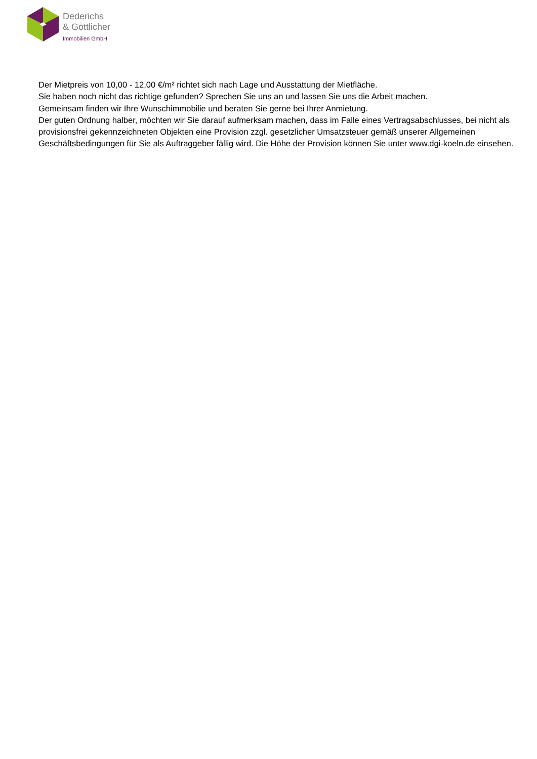Dederichs
& Göttlicher
Immobilien GmbH
Der Mietpreis von 10,00 - 12,00 €/m² richtet sich nach Lage und Ausstattung der Mietfläche.
Sie haben noch nicht das richtige gefunden? Sprechen Sie uns an und lassen Sie uns die Arbeit machen.
Gemeinsam finden wir Ihre Wunschimmobilie und beraten Sie gerne bei Ihrer Anmietung.
Der guten Ordnung halber, möchten wir Sie darauf aufmerksam machen, dass im Falle eines Vertragsabschlusses, bei nicht als provisionsfrei gekennzeichneten Objekten eine Provision zzgl. gesetzlicher Umsatzsteuer gemäß unserer Allgemeinen Geschäftsbedingungen für Sie als Auftraggeber fällig wird. Die Höhe der Provision können Sie unter www.dgi-koeln.de einsehen.